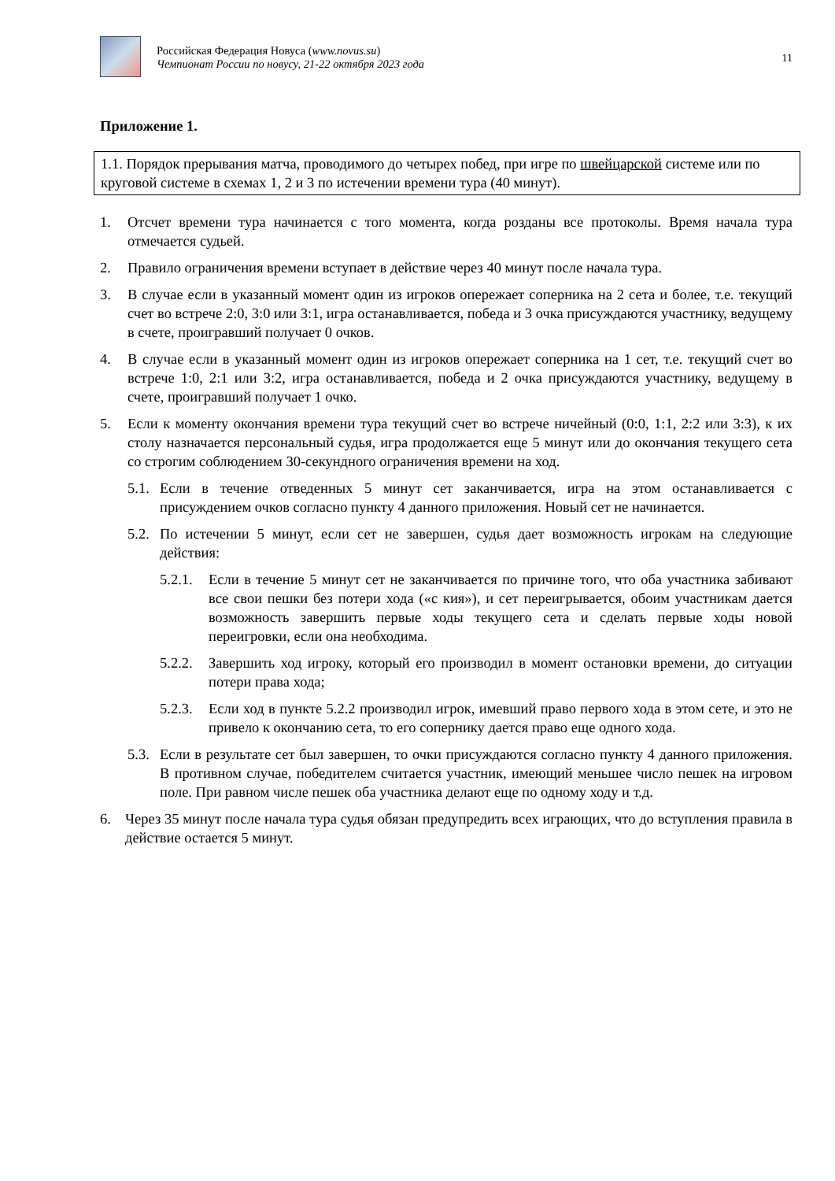Российская Федерация Новуса (www.novus.su)
Чемпионат России по новусу, 21-22 октября 2023 года
11
Приложение 1.
1.1. Порядок прерывания матча, проводимого до четырех побед, при игре по швейцарской системе или по круговой системе в схемах 1, 2 и 3 по истечении времени тура (40 минут).
1. Отсчет времени тура начинается с того момента, когда розданы все протоколы. Время начала тура отмечается судьей.
2. Правило ограничения времени вступает в действие через 40 минут после начала тура.
3. В случае если в указанный момент один из игроков опережает соперника на 2 сета и более, т.е. текущий счет во встрече 2:0, 3:0 или 3:1, игра останавливается, победа и 3 очка присуждаются участнику, ведущему в счете, проигравший получает 0 очков.
4. В случае если в указанный момент один из игроков опережает соперника на 1 сет, т.е. текущий счет во встрече 1:0, 2:1 или 3:2, игра останавливается, победа и 2 очка присуждаются участнику, ведущему в счете, проигравший получает 1 очко.
5. Если к моменту окончания времени тура текущий счет во встрече ничейный (0:0, 1:1, 2:2 или 3:3), к их столу назначается персональный судья, игра продолжается еще 5 минут или до окончания текущего сета со строгим соблюдением 30-секундного ограничения времени на ход.
5.1. Если в течение отведенных 5 минут сет заканчивается, игра на этом останавливается с присуждением очков согласно пункту 4 данного приложения. Новый сет не начинается.
5.2. По истечении 5 минут, если сет не завершен, судья дает возможность игрокам на следующие действия:
5.2.1. Если в течение 5 минут сет не заканчивается по причине того, что оба участника забивают все свои пешки без потери хода («с кия»), и сет переигрывается, обоим участникам дается возможность завершить первые ходы текущего сета и сделать первые ходы новой переигровки, если она необходима.
5.2.2. Завершить ход игроку, который его производил в момент остановки времени, до ситуации потери права хода;
5.2.3. Если ход в пункте 5.2.2 производил игрок, имевший право первого хода в этом сете, и это не привело к окончанию сета, то его сопернику дается право еще одного хода.
5.3. Если в результате сет был завершен, то очки присуждаются согласно пункту 4 данного приложения. В противном случае, победителем считается участник, имеющий меньшее число пешек на игровом поле. При равном числе пешек оба участника делают еще по одному ходу и т.д.
6. Через 35 минут после начала тура судья обязан предупредить всех играющих, что до вступления правила в действие остается 5 минут.